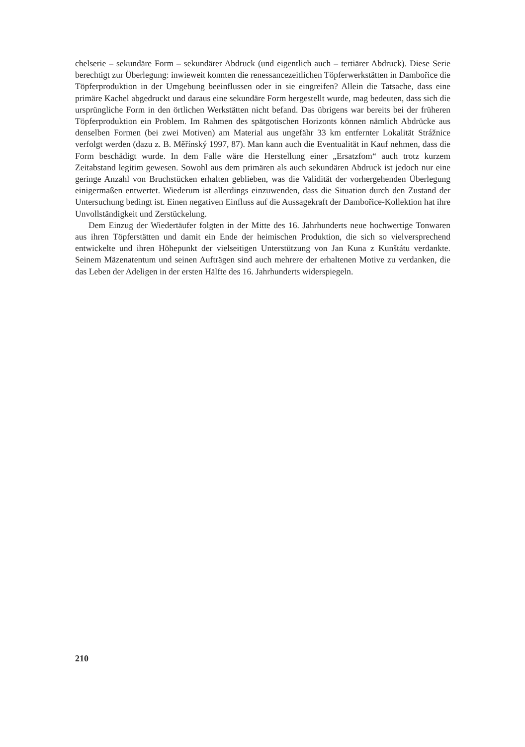chelserie – sekundäre Form – sekundärer Abdruck (und eigentlich auch – tertiärer Abdruck). Diese Serie berechtigt zur Überlegung: inwieweit konnten die renessancezeitlichen Töpferwerkstätten in Dambořice die Töpferproduktion in der Umgebung beeinflussen oder in sie eingreifen? Allein die Tatsache, dass eine primäre Kachel abgedruckt und daraus eine sekundäre Form hergestellt wurde, mag bedeuten, dass sich die ursprüngliche Form in den örtlichen Werkstätten nicht befand. Das übrigens war bereits bei der früheren Töpferproduktion ein Problem. Im Rahmen des spätgotischen Horizonts können nämlich Abdrücke aus denselben Formen (bei zwei Motiven) am Material aus ungefähr 33 km entfernter Lokalität Strážnice verfolgt werden (dazu z. B. Měřínský 1997, 87). Man kann auch die Eventualität in Kauf nehmen, dass die Form beschädigt wurde. In dem Falle wäre die Herstellung einer „Ersatzfom“ auch trotz kurzem Zeitabstand legitim gewesen. Sowohl aus dem primären als auch sekundären Abdruck ist jedoch nur eine geringe Anzahl von Bruchstücken erhalten geblieben, was die Validität der vorhergehenden Überlegung einigermaßen entwertet. Wiederum ist allerdings einzuwenden, dass die Situation durch den Zustand der Untersuchung bedingt ist. Einen negativen Einfluss auf die Aussagekraft der Dambořice-Kollektion hat ihre Unvollständigkeit und Zerstückelung.
Dem Einzug der Wiedertäufer folgten in der Mitte des 16. Jahrhunderts neue hochwertige Tonwaren aus ihren Töpferstätten und damit ein Ende der heimischen Produktion, die sich so vielversprechend entwickelte und ihren Höhepunkt der vielseitigen Unterstützung von Jan Kuna z Kunštátu verdankte. Seinem Mäzenatentum und seinen Aufträgen sind auch mehrere der erhaltenen Motive zu verdanken, die das Leben der Adeligen in der ersten Hälfte des 16. Jahrhunderts widerspiegeln.
210